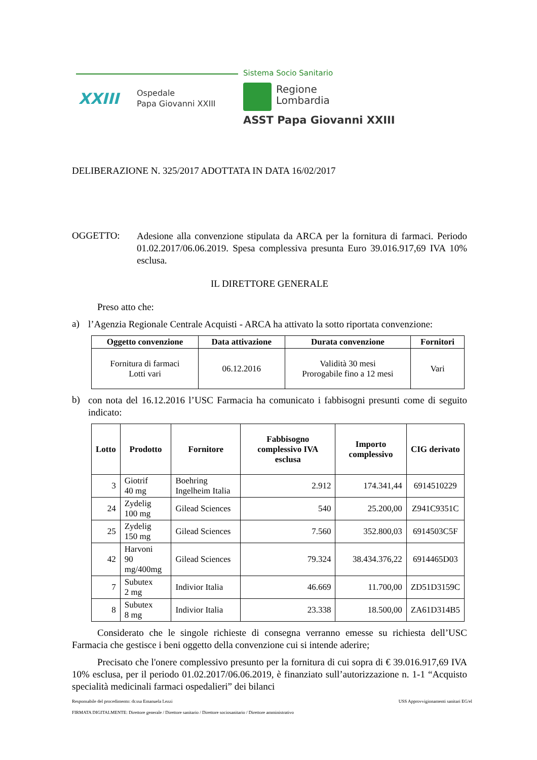Sistema Socio Sanitario
XXIII
Ospedale
Papa Giovanni XXIII
Regione
Lombardia
ASST Papa Giovanni XXIII
DELIBERAZIONE N. 325/2017 ADOTTATA IN DATA 16/02/2017
OGGETTO:
Adesione alla convenzione stipulata da ARCA per la fornitura di farmaci. Periodo 01.02.2017/06.06.2019. Spesa complessiva presunta Euro 39.016.917,69 IVA 10% esclusa.
IL DIRETTORE GENERALE
Preso atto che:
a)
l’Agenzia Regionale Centrale Acquisti - ARCA ha attivato la sotto riportata convenzione:
| Oggetto convenzione | Data attivazione | Durata convenzione | Fornitori |
| --- | --- | --- | --- |
| Fornitura di farmaci Lotti vari | 06.12.2016 | Validità 30 mesi Prorogabile fino a 12 mesi | Vari |
b)
con nota del 16.12.2016 l’USC Farmacia ha comunicato i fabbisogni presunti come di seguito indicato:
| Lotto | Prodotto | Fornitore | Fabbisogno complessivo IVA esclusa | Importo complessivo | CIG derivato |
| --- | --- | --- | --- | --- | --- |
| 3 | Giotrif 40 mg | Boehring Ingelheim Italia | 2.912 | 174.341,44 | 6914510229 |
| 24 | Zydelig 100 mg | Gilead Sciences | 540 | 25.200,00 | Z941C9351C |
| 25 | Zydelig 150 mg | Gilead Sciences | 7.560 | 352.800,03 | 6914503C5F |
| 42 | Harvoni 90 mg/400mg | Gilead Sciences | 79.324 | 38.434.376,22 | 6914465D03 |
| 7 | Subutex 2 mg | Indivior Italia | 46.669 | 11.700,00 | ZD51D3159C |
| 8 | Subutex 8 mg | Indivior Italia | 23.338 | 18.500,00 | ZA61D314B5 |
Considerato che le singole richieste di consegna verranno emesse su richiesta dell’USC Farmacia che gestisce i beni oggetto della convenzione cui si intende aderire;
Precisato che l'onere complessivo presunto per la fornitura di cui sopra di € 39.016.917,69 IVA 10% esclusa, per il periodo 01.02.2017/06.06.2019, è finanziato sull’autorizzazione n. 1-1 “Acquisto specialità medicinali farmaci ospedalieri” dei bilanci
Responsabile del procedimento: dr.ssa Emanuela Lezzi USS Approvvigionamenti sanitari EG/el
FIRMATA DIGITALMENTE: Direttore generale / Direttore sanitario / Direttore sociosanitario / Direttore amministrativo